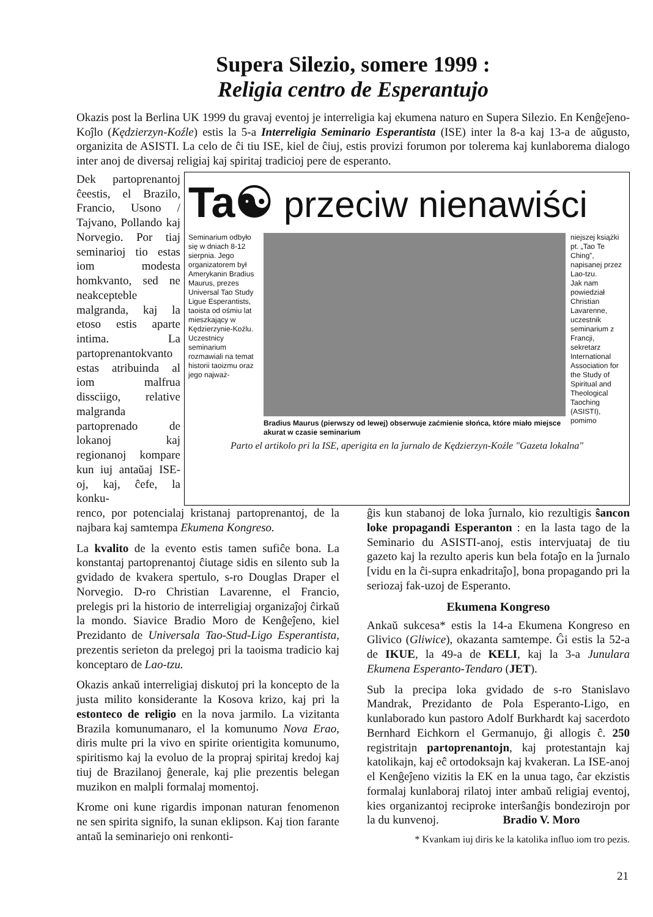Supera Silezio, somere 1999 :
Religia centro de Esperantujo
Okazis post la Berlina UK 1999 du gravaj eventoj je interreligia kaj ekumena naturo en Supera Silezio. En Kenĝeĵeno-Koĵlo (Kędzierzyn-Koźle) estis la 5-a Interreligia Seminario Esperantista (ISE) inter la 8-a kaj 13-a de aŭgusto, organizita de ASISTI. La celo de ĉi tiu ISE, kiel de ĉiuj, estis provizi forumon por tolerema kaj kunlaborema dialogo inter anoj de diversaj religiaj kaj spiritaj tradicioj pere de esperanto.
Dek partoprenantoj ĉeestis, el Brazilo, Francio, Usono / Tajvano, Pollando kaj Norvegio. Por tiaj seminarioj tio estas iom modesta homkvanto, sed ne neakcepteble malgranda, kaj la etoso estis aparte intima. La partoprenantokvanto estas atribuinda al iom malfrua dissciigo, relative malgranda partoprenado de lokanoj kaj regionanoj kompare kun iuj antaŭaj ISE-oj, kaj, ĉefe, la konku-
Ta☯ przeciw nienawiści
Seminarium odbyło się w dniach 8-12 sierpnia. Jego organizatorem był Amerykanin Bradius Maurus, prezes Universal Tao Study Ligue Esperantists, taoista od ośmiu lat mieszkający w Kędzierzynie-Koźlu.
Uczestnicy seminarium rozmawiali na temat historii taoizmu oraz jego najważ-
Bradius Maurus (pierwszy od lewej) obserwuje zaćmienie słońca, które miało miejsce akurat w czasie seminarium
niejszej książki pt. „Tao Te Ching”, napisanej przez Lao-tzu.
Jak nam powiedział Christian Lavarenne, uczestnik seminarium z Francji, sekretarz International Association for the Study of Spiritual and Theological Taoching (ASISTI), pomimo
Parto el artikolo pri la ISE, aperigita en la ĵurnalo de Kędzierzyn-Koźle "Gazeta lokalna"
renco, por potencialaj kristanaj partoprenantoj, de la najbara kaj samtempa Ekumena Kongreso.
La kvalito de la evento estis tamen sufiĉe bona. La konstantaj partoprenantoj ĉiutage sidis en silento sub la gvidado de kvakera spertulo, s-ro Douglas Draper el Norvegio. D-ro Christian Lavarenne, el Francio, prelegis pri la historio de interreligiaj organizaĵoj ĉirkaŭ la mondo. Siavice Bradio Moro de Kenĝeĵeno, kiel Prezidanto de Universala Tao-Stud-Ligo Esperantista, prezentis serieton da prelegoj pri la taoisma tradicio kaj konceptaro de Lao-tzu.
Okazis ankaŭ interreligiaj diskutoj pri la koncepto de la justa milito konsiderante la Kosova krizo, kaj pri la estonteco de religio en la nova jarmilo. La vizitanta Brazila komunumanaro, el la komunumo Nova Erao, diris multe pri la vivo en spirite orientigita komunumo, spiritismo kaj la evoluo de la propraj spiritaj kredoj kaj tiuj de Brazilanoj ĝenerale, kaj plie prezentis belegan muzikon en malpli formalaj momentoj.
Krome oni kune rigardis imponan naturan fenomenon ne sen spirita signifo, la sunan eklipson. Kaj tion farante antaŭ la seminariejo oni renkonti-
ĝis kun stabanoj de loka ĵurnalo, kio rezultigis ŝancon loke propagandi Esperanton : en la lasta tago de la Seminario du ASISTI-anoj, estis intervjuataj de tiu gazeto kaj la rezulto aperis kun bela fotaĵo en la ĵurnalo [vidu en la ĉi-supra enkadritaĵo], bona propagando pri la seriozaj fak-uzoj de Esperanto.
Ekumena Kongreso
Ankaŭ sukcesa* estis la 14-a Ekumena Kongreso en Glivico (Gliwice), okazanta samtempe. Ĝi estis la 52-a de IKUE, la 49-a de KELI, kaj la 3-a Junulara Ekumena Esperanto-Tendaro (JET).
Sub la precipa loka gvidado de s-ro Stanislavo Mandrak, Prezidanto de Pola Esperanto-Ligo, en kunlaborado kun pastoro Adolf Burkhardt kaj sacerdoto Bernhard Eichkorn el Germanujo, ĝi allogis ĉ. 250 registritajn partoprenantojn, kaj protestantajn kaj katolikajn, kaj eĉ ortodoksajn kaj kvakeran. La ISE-anoj el Kenĝeĵeno vizitis la EK en la unua tago, ĉar ekzistis formalaj kunlaboraj rilatoj inter ambaŭ religiaj eventoj, kies organizantoj reciproke interŝanĝis bondezirojn por la du kunvenoj. Bradio V. Moro
* Kvankam iuj diris ke la katolika influo iom tro pezis.
21